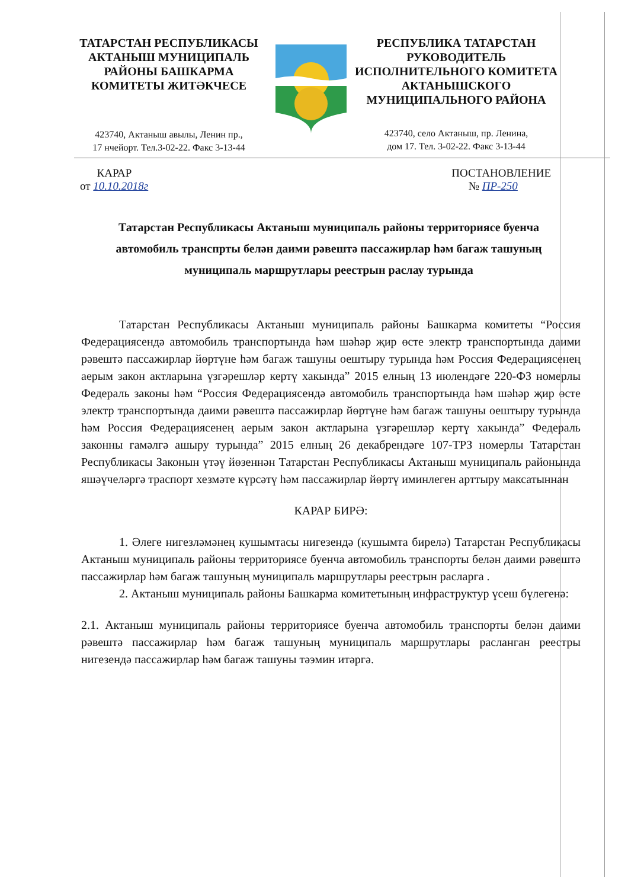ТАТАРСТАН РЕСПУБЛИКАСЫ
АКТАНЫШ МУНИЦИПАЛЬ
РАЙОНЫ БАШКАРМА
КОМИТЕТЫ ЖИТӘКЧЕСЕ
423740, Актаныш авылы, Ленин пр.,
17 нчейорт. Тел.3-02-22. Факс 3-13-44
РЕСПУБЛИКА ТАТАРСТАН
РУКОВОДИТЕЛЬ
ИСПОЛНИТЕЛЬНОГО КОМИТЕТА
АКТАНЫШСКОГО
МУНИЦИПАЛЬНОГО РАЙОНА
423740, село Актаныш, пр. Ленина,
дом 17. Тел. 3-02-22. Факс 3-13-44
КАРАР
от 10.10.2018г
ПОСТАНОВЛЕНИЕ
№ ПР-250
Татарстан Республикасы Актаныш муниципаль районы территориясе буенча автомобиль транспрты белән даими рәвештә пассажирлар һәм багаж ташуның муниципаль маршрутлары реестрын раслау турында
Татарстан Республикасы Актаныш муниципаль районы Башкарма комитеты “Россия Федерациясендә автомобиль транспортында һәм шәһәр җир өсте электр транспортында даими рәвештә пассажирлар йөртүне һәм багаж ташуны оештыру турында һәм Россия Федерациясенең аерым закон актларына үзгәрешләр кертү хакында” 2015 елның 13 июлендәге 220-ФЗ номерлы Федераль законы һәм “Россия Федерациясендә автомобиль транспортында һәм шәһәр җир өсте электр транспортында даими рәвештә пассажирлар йөртүне һәм багаж ташуны оештыру турында һәм Россия Федерациясенең аерым закон актларына үзгәрешләр кертү хакында” Федераль законны гамәлгә ашыру турында” 2015 елның 26 декабрендәге 107-ТРЗ номерлы Татарстан Республикасы Законын үтәү йөзеннән Татарстан Республикасы Актаныш муниципаль районында яшәүчеләргә траспорт хезмәте күрсәтү һәм пассажирлар йөртү иминлеген арттыру максатыннан
КАРАР БИРӘ:
1. Әлеге нигезләмәнең кушымтасы нигезендә (кушымта бирелә) Татарстан Республикасы Актаныш муниципаль районы территориясе буенча автомобиль транспорты белән даими рәвештә пассажирлар һәм багаж ташуның муниципаль маршрутлары реестрын расларга .
2. Актаныш муниципаль районы Башкарма комитетының инфраструктур үсеш бүлегенә:
2.1. Актаныш муниципаль районы территориясе буенча автомобиль транспорты белән даими рәвештә пассажирлар һәм багаж ташуның муниципаль маршрутлары расланган реестры нигезендә пассажирлар һәм багаж ташуны тәэмин итәргә.